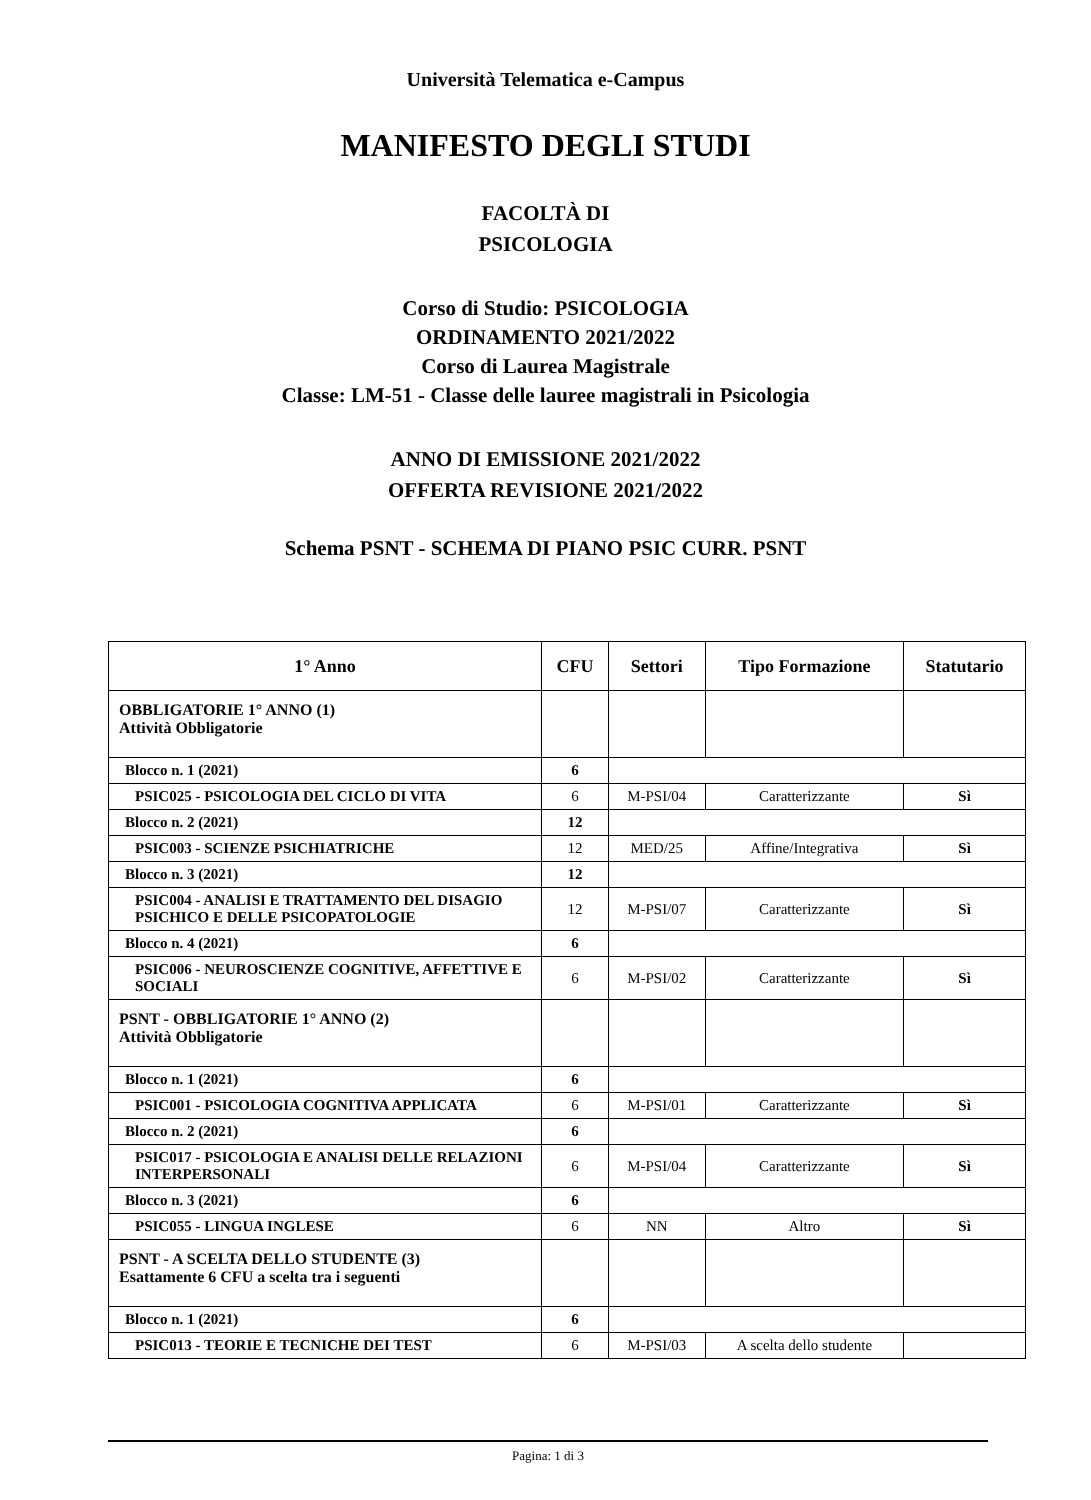Università Telematica e-Campus
MANIFESTO DEGLI STUDI
FACOLTÀ DI
PSICOLOGIA
Corso di Studio: PSICOLOGIA
ORDINAMENTO 2021/2022
Corso di Laurea Magistrale
Classe: LM-51 - Classe delle lauree magistrali in Psicologia
ANNO DI EMISSIONE 2021/2022
OFFERTA REVISIONE 2021/2022
Schema PSNT - SCHEMA DI PIANO PSIC CURR. PSNT
| 1° Anno | CFU | Settori | Tipo Formazione | Statutario |
| --- | --- | --- | --- | --- |
| OBBLIGATORIE 1° ANNO (1) Attività Obbligatorie | | | | |
| Blocco n. 1 (2021) | 6 | | | |
| PSIC025 - PSICOLOGIA DEL CICLO DI VITA | 6 | M-PSI/04 | Caratterizzante | Sì |
| Blocco n. 2 (2021) | 12 | | | |
| PSIC003 - SCIENZE PSICHIATRICHE | 12 | MED/25 | Affine/Integrativa | Sì |
| Blocco n. 3 (2021) | 12 | | | |
| PSIC004 - ANALISI E TRATTAMENTO DEL DISAGIO PSICHICO E DELLE PSICOPATOLOGIE | 12 | M-PSI/07 | Caratterizzante | Sì |
| Blocco n. 4 (2021) | 6 | | | |
| PSIC006 - NEUROSCIENZE COGNITIVE, AFFETTIVE E SOCIALI | 6 | M-PSI/02 | Caratterizzante | Sì |
| PSNT - OBBLIGATORIE 1° ANNO (2) Attività Obbligatorie | | | | |
| Blocco n. 1 (2021) | 6 | | | |
| PSIC001 - PSICOLOGIA COGNITIVA APPLICATA | 6 | M-PSI/01 | Caratterizzante | Sì |
| Blocco n. 2 (2021) | 6 | | | |
| PSIC017 - PSICOLOGIA E ANALISI DELLE RELAZIONI INTERPERSONALI | 6 | M-PSI/04 | Caratterizzante | Sì |
| Blocco n. 3 (2021) | 6 | | | |
| PSIC055 - LINGUA INGLESE | 6 | NN | Altro | Sì |
| PSNT - A SCELTA DELLO STUDENTE (3) Esattamente 6 CFU a scelta tra i seguenti | | | | |
| Blocco n. 1 (2021) | 6 | | | |
| PSIC013 - TEORIE E TECNICHE DEI TEST | 6 | M-PSI/03 | A scelta dello studente | |
Pagina: 1 di 3